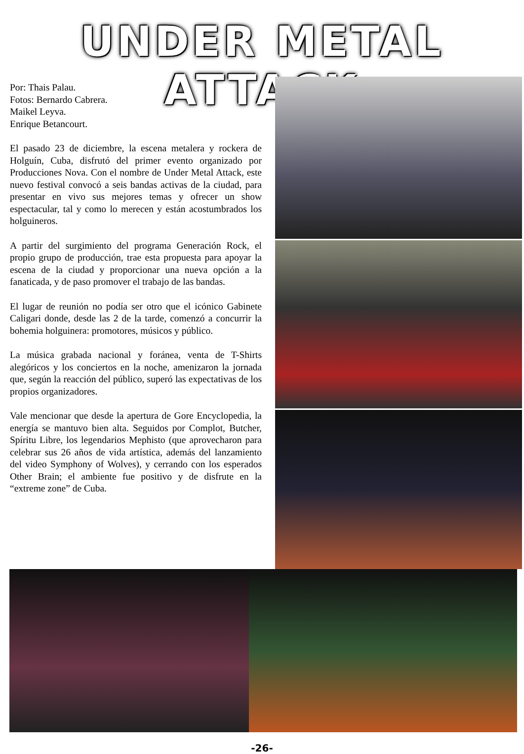UNDER METAL ATTACK
Por: Thais Palau.
Fotos: Bernardo Cabrera.
Maikel Leyva.
Enrique Betancourt.
El pasado 23 de diciembre, la escena metalera y rockera de Holguín, Cuba, disfrutó del primer evento organizado por Producciones Nova. Con el nombre de Under Metal Attack, este nuevo festival convocó a seis bandas activas de la ciudad, para presentar en vivo sus mejores temas y ofrecer un show espectacular, tal y como lo merecen y están acostumbrados los holguineros.
A partir del surgimiento del programa Generación Rock, el propio grupo de producción, trae esta propuesta para apoyar la escena de la ciudad y proporcionar una nueva opción a la fanaticada, y de paso promover el trabajo de las bandas.
El lugar de reunión no podía ser otro que el icónico Gabinete Caligari donde, desde las 2 de la tarde, comenzó a concurrir la bohemia holguinera: promotores, músicos y público.
La música grabada nacional y foránea, venta de T-Shirts alegóricos y los conciertos en la noche, amenizaron la jornada que, según la reacción del público, superó las expectativas de los propios organizadores.
Vale mencionar que desde la apertura de Gore Encyclopedia, la energía se mantuvo bien alta. Seguidos por Complot, Butcher, Spíritu Libre, los legendarios Mephisto (que aprovecharon para celebrar sus 26 años de vida artística, además del lanzamiento del video Symphony of Wolves), y cerrando con los esperados Other Brain; el ambiente fue positivo y de disfrute en la “extreme zone” de Cuba.
-26-